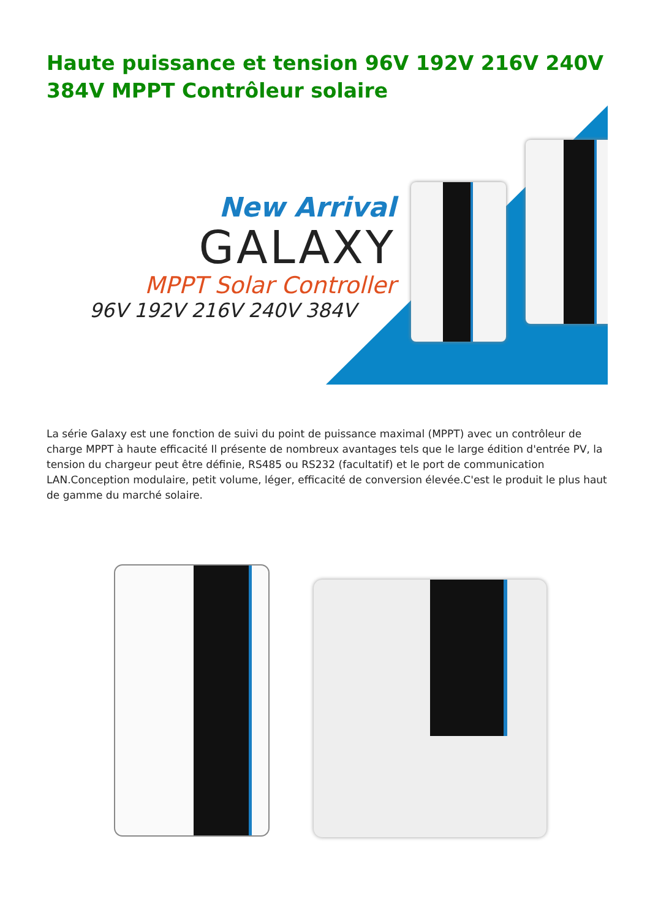Haute puissance et tension 96V 192V 216V 240V 384V MPPT Contrôleur solaire
New Arrival
GALAXY
MPPT Solar Controller
96V 192V 216V 240V 384V
La série Galaxy est une fonction de suivi du point de puissance maximal (MPPT) avec un contrôleur de charge MPPT à haute efficacité Il présente de nombreux avantages tels que le large édition d'entrée PV, la tension du chargeur peut être définie, RS485 ou RS232 (facultatif) et le port de communication LAN.Conception modulaire, petit volume, léger, efficacité de conversion élevée.C'est le produit le plus haut de gamme du marché solaire.